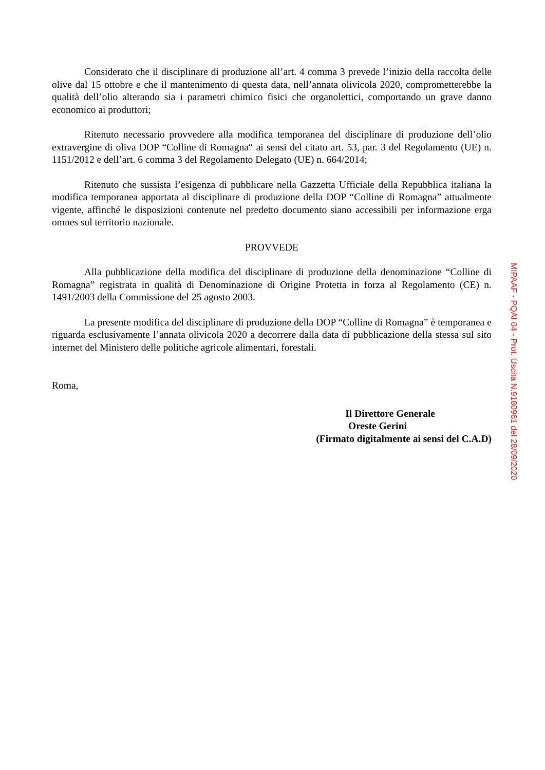Considerato che il disciplinare di produzione all’art. 4 comma 3 prevede l’inizio della raccolta delle olive dal 15 ottobre e che il mantenimento di questa data, nell’annata olivicola 2020, comprometterebbe la qualità dell’olio alterando sia i parametri chimico fisici che organolettici, comportando un grave danno economico ai produttori;
Ritenuto necessario provvedere alla modifica temporanea del disciplinare di produzione dell’olio extravergine di oliva DOP “Colline di Romagna“ ai sensi del citato art. 53, par. 3 del Regolamento (UE) n. 1151/2012 e dell’art. 6 comma 3 del Regolamento Delegato (UE) n. 664/2014;
Ritenuto che sussista l’esigenza di pubblicare nella Gazzetta Ufficiale della Repubblica italiana la modifica temporanea apportata al disciplinare di produzione della DOP “Colline di Romagna” attualmente vigente, affinché le disposizioni contenute nel predetto documento siano accessibili per informazione erga omnes sul territorio nazionale.
PROVVEDE
Alla pubblicazione della modifica del disciplinare di produzione della denominazione “Colline di Romagna” registrata in qualità di Denominazione di Origine Protetta in forza al Regolamento (CE) n. 1491/2003 della Commissione del 25 agosto 2003.
La presente modifica del disciplinare di produzione della DOP “Colline di Romagna” è temporanea e riguarda esclusivamente l’annata olivicola 2020 a decorrere dalla data di pubblicazione della stessa sul sito internet del Ministero delle politiche agricole alimentari, forestali.
Roma,
Il Direttore Generale
Oreste Gerini
(Firmato digitalmente ai sensi del C.A.D)
MIPAAF - PQAI 04 - Prot. Uscita N.9180961 del 28/09/2020